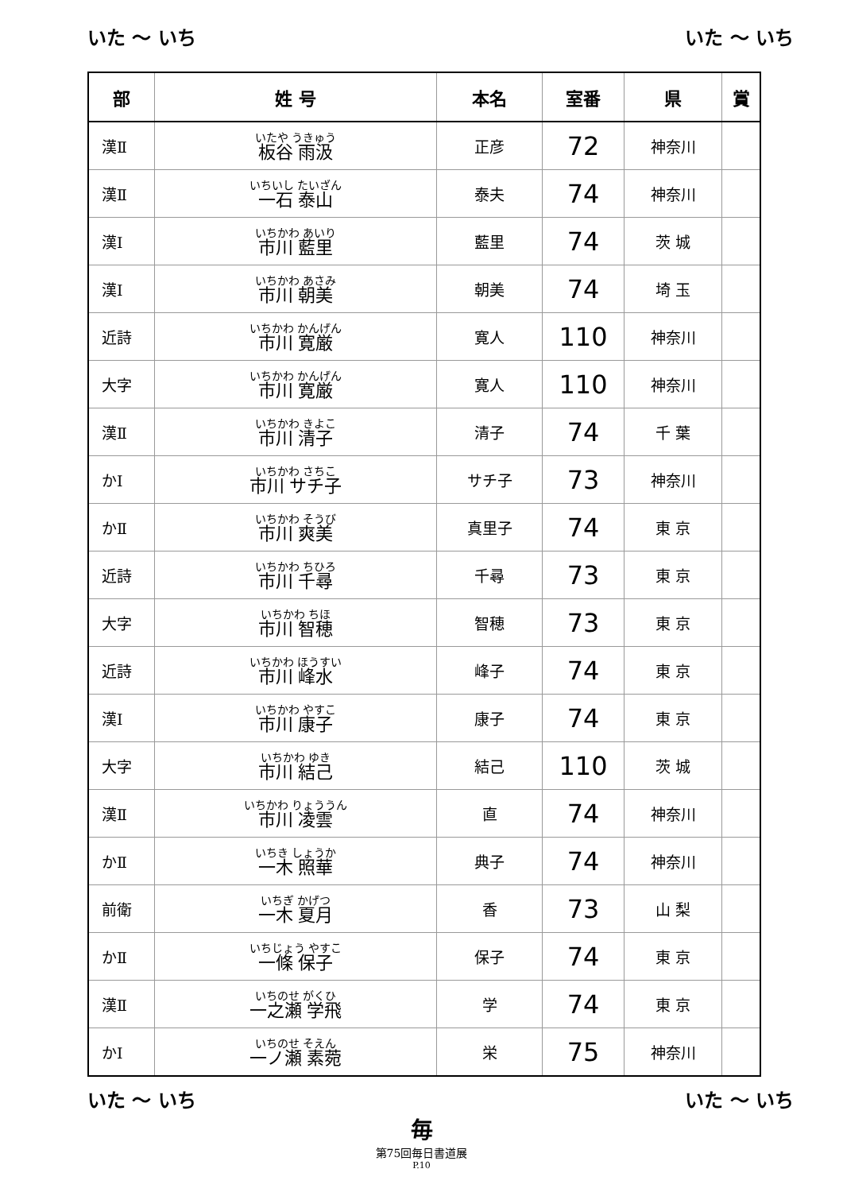いた ～ いち いた ～ いち
| 部 | 姓 号 | 本名 | 室番 | 県 | 賞 |
| --- | --- | --- | --- | --- | --- |
| 漢Ⅱ | いたや うきゅう 板谷 雨汲 | 正彦 | 72 | 神奈川 | |
| 漢Ⅱ | いちいし たいざん 一石 泰山 | 泰夫 | 74 | 神奈川 | |
| 漢Ⅰ | いちかわ あいり 市川 藍里 | 藍里 | 74 | 茨 城 | |
| 漢Ⅰ | いちかわ あさみ 市川 朝美 | 朝美 | 74 | 埼 玉 | |
| 近詩 | いちかわ かんげん 市川 寛厳 | 寛人 | 110 | 神奈川 | |
| 大字 | いちかわ かんげん 市川 寛厳 | 寛人 | 110 | 神奈川 | |
| 漢Ⅱ | いちかわ きよこ 市川 清子 | 清子 | 74 | 千 葉 | |
| かⅠ | いちかわ さちこ 市川 サチ子 | サチ子 | 73 | 神奈川 | |
| かⅡ | いちかわ そうび 市川 爽美 | 真里子 | 74 | 東 京 | |
| 近詩 | いちかわ ちひろ 市川 千尋 | 千尋 | 73 | 東 京 | |
| 大字 | いちかわ ちほ 市川 智穂 | 智穂 | 73 | 東 京 | |
| 近詩 | いちかわ ほうすい 市川 峰水 | 峰子 | 74 | 東 京 | |
| 漢Ⅰ | いちかわ やすこ 市川 康子 | 康子 | 74 | 東 京 | |
| 大字 | いちかわ ゆき 市川 結己 | 結己 | 110 | 茨 城 | |
| 漢Ⅱ | いちかわ りょううん 市川 凌雲 | 直 | 74 | 神奈川 | |
| かⅡ | いちき しょうか 一木 照華 | 典子 | 74 | 神奈川 | |
| 前衛 | いちぎ かげつ 一木 夏月 | 香 | 73 | 山 梨 | |
| かⅡ | いちじょう やすこ 一條 保子 | 保子 | 74 | 東 京 | |
| 漢Ⅱ | いちのせ がくひ 一之瀬 学飛 | 学 | 74 | 東 京 | |
| かⅠ | いちのせ そえん 一ノ瀬 素菀 | 栄 | 75 | 神奈川 | |
いた ～ いち いた ～ いち
毎
第75回毎日書道展
P.10